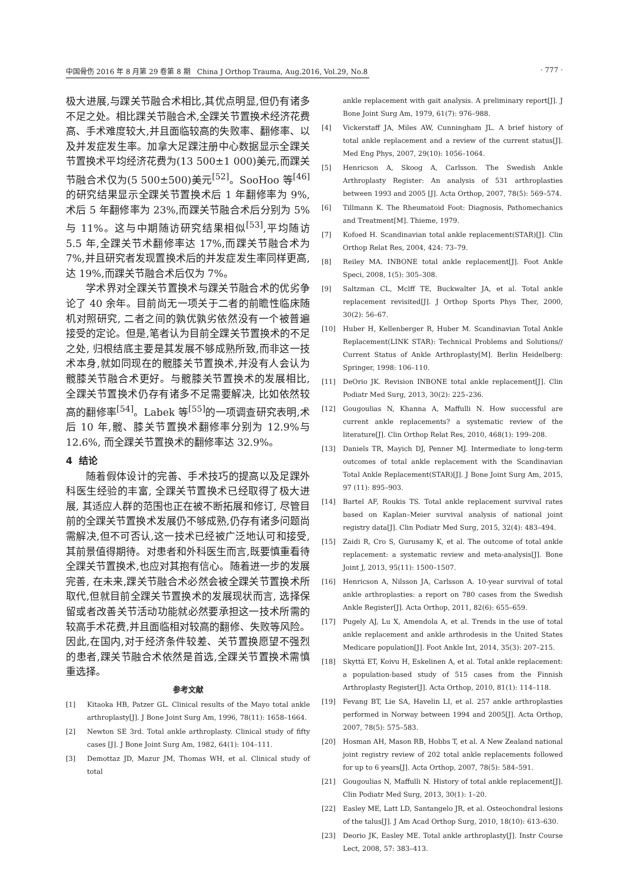中国骨伤 2016 年 8 月第 29 卷第 8 期 China J Orthop Trauma, Aug.2016, Vol.29, No.8 · 777 ·
极大进展,与踝关节融合术相比,其优点明显,但仍有诸多不足之处。相比踝关节融合术,全踝关节置换术经济花费高、手术难度较大,并且面临较高的失败率、翻修率、以及并发症发生率。加拿大足踝注册中心数据显示全踝关节置换术平均经济花费为(13 500±1 000)美元,而踝关节融合术仅为(5 500±500)美元<sup>[52]</sup>。SooHoo 等<sup>[46]</sup>的研究结果显示全踝关节置换术后 1 年翻修率为 9%, 术后 5 年翻修率为 23%,而踝关节融合术后分别为 5%与 11%。这与中期随访研究结果相似<sup>[53]</sup>,平均随访 5.5 年,全踝关节术翻修率达 17%,而踝关节融合术为 7%,并且研究者发现置换术后的并发症发生率同样更高,达 19%,而踝关节融合术后仅为 7%。
学术界对全踝关节置换术与踝关节融合术的优劣争论了 40 余年。目前尚无一项关于二者的前瞻性临床随机对照研究, 二者之间的孰优孰劣依然没有一个被普遍接受的定论。但是,笔者认为目前全踝关节置换术的不足之处, 归根结底主要是其发展不够成熟所致,而非这一技术本身,就如同现在的髋膝关节置换术,并没有人会认为髋膝关节融合术更好。与髋膝关节置换术的发展相比, 全踝关节置换术仍存有诸多不足需要解决, 比如依然较高的翻修率<sup>[54]</sup>。Labek 等<sup>[55]</sup>的一项调查研究表明,术后 10 年,髋、膝关节置换术翻修率分别为 12.9%与 12.6%, 而全踝关节置换术的翻修率达 32.9%。
4 结论
随着假体设计的完善、手术技巧的提高以及足踝外科医生经验的丰富, 全踝关节置换术已经取得了极大进展, 其适应人群的范围也正在被不断拓展和修订, 尽管目前的全踝关节置换术发展仍不够成熟,仍存有诸多问题尚需解决,但不可否认,这一技术已经被广泛地认可和接受,其前景值得期待。对患者和外科医生而言,既要慎重看待全踝关节置换术,也应对其抱有信心。随着进一步的发展完善, 在未来,踝关节融合术必然会被全踝关节置换术所取代,但就目前全踝关节置换术的发展现状而言, 选择保留或者改善关节活动功能就必然要承担这一技术所需的较高手术花费,并且面临相对较高的翻修、失败等风险。因此,在国内,对于经济条件较差、关节置换愿望不强烈的患者,踝关节融合术依然是首选,全踝关节置换术需慎重选择。
参考文献
[1] Kitaoka HB, Patzer GL. Clinical results of the Mayo total ankle arthroplasty[J]. J Bone Joint Surg Am, 1996, 78(11): 1658–1664.
[2] Newton SE 3rd. Total ankle arthroplasty. Clinical study of fifty cases [J]. J Bone Joint Surg Am, 1982, 64(1): 104–111.
[3] Demottaz JD, Mazur JM, Thomas WH, et al. Clinical study of total
ankle replacement with gait analysis. A preliminary report[J]. J Bone Joint Surg Am, 1979, 61(7): 976–988.
[4] Vickerstaff JA, Miles AW, Cunningham JL. A brief history of total ankle replacement and a review of the current status[J]. Med Eng Phys, 2007, 29(10): 1056–1064.
[5] Henricson A, Skoog A, Carlsson. The Swedish Ankle Arthroplasty Register: An analysis of 531 arthroplasties between 1993 and 2005 [J]. Acta Orthop, 2007, 78(5): 569–574.
[6] Tillmann K. The Rheumatoid Foot: Diagnosis, Pathomechanics and Treatment[M]. Thieme, 1979.
[7] Kofoed H. Scandinavian total ankle replacement(STAR)[J]. Clin Orthop Relat Res, 2004, 424: 73–79.
[8] Reiley MA. INBONE total ankle replacement[J]. Foot Ankle Speci, 2008, 1(5): 305–308.
[9] Saltzman CL, Mclff TE, Buckwalter JA, et al. Total ankle replacement revisited[J]. J Orthop Sports Phys Ther, 2000, 30(2): 56–67.
[10] Huber H, Kellenberger R, Huber M. Scandinavian Total Ankle Replacement(LINK STAR): Technical Problems and Solutions// Current Status of Ankle Arthroplasty[M]. Berlin Heidelberg: Springer, 1998: 106–110.
[11] DeOrio JK. Revision INBONE total ankle replacement[J]. Clin Podiatr Med Surg, 2013, 30(2): 225–236.
[12] Gougoulias N, Khanna A, Maffulli N. How successful are current ankle replacements? a systematic review of the literature[J]. Clin Orthop Relat Res, 2010, 468(1): 199–208.
[13] Daniels TR, Mayich DJ, Penner MJ. Intermediate to long-term outcomes of total ankle replacement with the Scandinavian Total Ankle Replacement(STAR)[J]. J Bone Joint Surg Am, 2015, 97 (11): 895–903.
[14] Bartel AF, Roukis TS. Total ankle replacement survival rates based on Kaplan–Meier survival analysis of national joint registry data[J]. Clin Podiatr Med Surg, 2015, 32(4): 483–494.
[15] Zaidi R, Cro S, Gurusamy K, et al. The outcome of total ankle replacement: a systematic review and meta-analysis[J]. Bone Joint J, 2013, 95(11): 1500–1507.
[16] Henricson A, Nilsson JA, Carlsson A. 10-year survival of total ankle arthroplasties: a report on 780 cases from the Swedish Ankle Register[J]. Acta Orthop, 2011, 82(6): 655–659.
[17] Pugely AJ, Lu X, Amendola A, et al. Trends in the use of total ankle replacement and ankle arthrodesis in the United States Medicare population[J]. Foot Ankle Int, 2014, 35(3): 207–215.
[18] Skyttä ET, Koivu H, Eskelinen A, et al. Total ankle replacement: a population-based study of 515 cases from the Finnish Arthroplasty Register[J]. Acta Orthop, 2010, 81(1): 114–118.
[19] Fevang BT, Lie SA, Havelin LI, et al. 257 ankle arthroplasties performed in Norway between 1994 and 2005[J]. Acta Orthop, 2007, 78(5): 575–583.
[20] Hosman AH, Mason RB, Hobbs T, et al. A New Zealand national joint registry review of 202 total ankle replacements followed for up to 6 years[J]. Acta Orthop, 2007, 78(5): 584–591.
[21] Gougoulias N, Maffulli N. History of total ankle replacement[J]. Clin Podiatr Med Surg, 2013, 30(1): 1–20.
[22] Easley ME, Latt LD, Santangelo JR, et al. Osteochondral lesions of the talus[J]. J Am Acad Orthop Surg, 2010, 18(10): 613–630.
[23] Deorio JK, Easley ME. Total ankle arthroplasty[J]. Instr Course Lect, 2008, 57: 383–413.